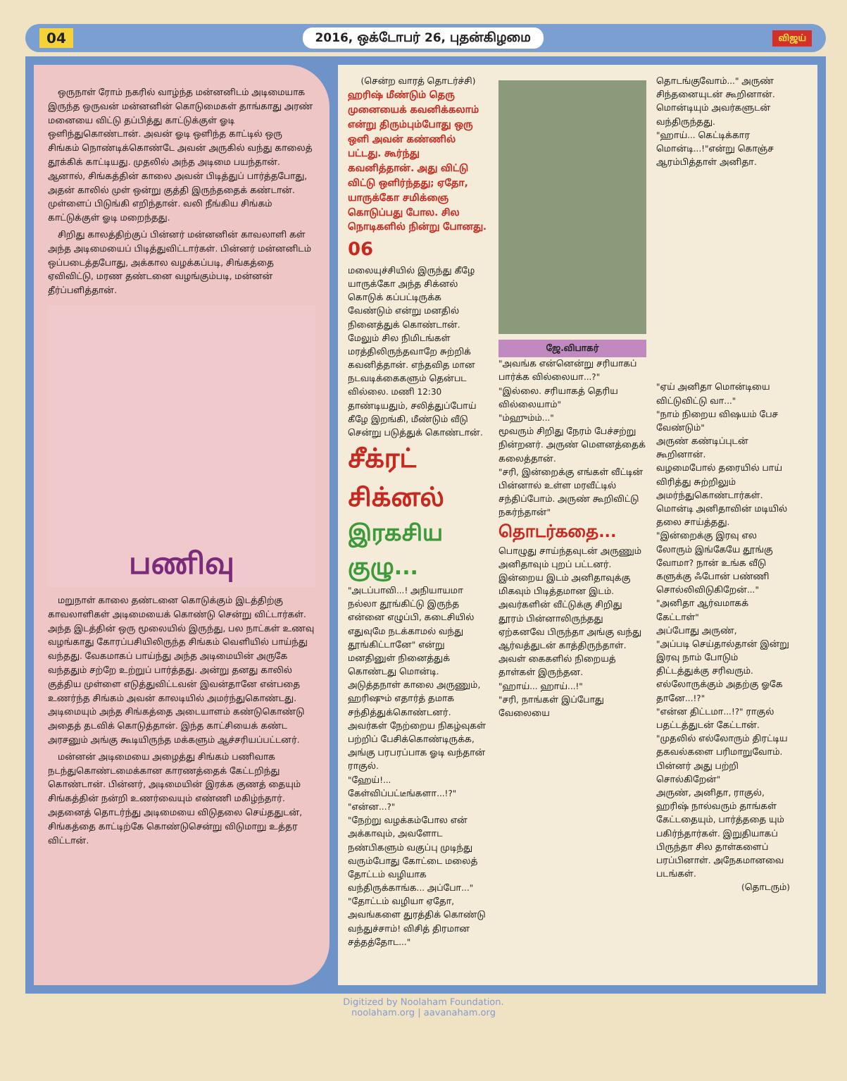04 2016, ஒக்டோபர் 26, புதன்கிழமை விஜய்
ஒருநாள் ரோம் நகரில் வாழ்ந்த மன்னனிடம் அடிமையாக இருந்த ஒருவன் மன்னனின் கொடுமைகள் தாங்காது அரண் மனையை விட்டு தப்பித்து காட்டுக்குள் ஓடி ஒளிந்துகொண்டான். அவன் ஓடி ஒளிந்த காட்டில் ஒரு சிங்கம் நொண்டிக்கொண்டே அவன் அருகில் வந்து காலைத் தூக்கிக் காட்டியது. முதலில் அந்த அடிமை பயந்தான். ஆனால், சிங்கத்தின் காலை அவன் பிடித்துப் பார்த்தபோது, அதன் காலில் முள் ஒன்று குத்தி இருந்ததைக் கண்டான். முள்ளைப் பிடுங்கி எறிந்தான். வலி நீங்கிய சிங்கம் காட்டுக்குள் ஓடி மறைந்தது.
சிறிது காலத்திற்குப் பின்னர் மன்னனின் காவலாளி கள் அந்த அடிமையைப் பிடித்துவிட்டார்கள். பின்னர் மன்னனிடம் ஒப்படைத்தபோது, அக்கால வழக்கப்படி, சிங்கத்தை ஏவிவிட்டு, மரண தண்டனை வழங்கும்படி, மன்னன் தீர்ப்பளித்தான்.
பணிவு
மறுநாள் காலை தண்டனை கொடுக்கும் இடத்திற்கு காவலாளிகள் அடிமையைக் கொண்டு சென்று விட்டார்கள். அந்த இடத்தின் ஒரு மூலையில் இருந்து, பல நாட்கள் உணவு வழங்காது கோரப்பசியிலிருந்த சிங்கம் வெளியில் பாய்ந்து வந்தது. வேகமாகப் பாய்ந்து அந்த அடிமையின் அருகே வந்ததும் சற்றே உற்றுப் பார்த்தது. அன்று தனது காலில் குத்திய முள்ளை எடுத்துவிட்டவன் இவன்தானே என்பதை உணர்ந்த சிங்கம் அவன் காலடியில் அமர்ந்துகொண்டது. அடிமையும் அந்த சிங்கத்தை அடையாளம் கண்டுகொண்டு அதைத் தடவிக் கொடுத்தான். இந்த காட்சியைக் கண்ட அரசனும் அங்கு கூடியிருந்த மக்களும் ஆச்சரியப்பட்டனர்.
மன்னன் அடிமையை அழைத்து சிங்கம் பணிவாக நடந்துகொண்டமைக்கான காரணத்தைக் கேட்டறிந்து கொண்டான். பின்னர், அடிமையின் இரக்க குணத் தையும் சிங்கத்தின் நன்றி உணர்வையும் எண்ணி மகிழ்ந்தார். அதனைத் தொடர்ந்து அடிமையை விடுதலை செய்ததுடன், சிங்கத்தை காட்டிற்கே கொண்டுசென்று விடுமாறு உத்தர விட்டான்.
(சென்ற வாரத் தொடர்ச்சி)
ஹரிஷ் மீண்டும் தெரு முனையைக் கவனிக்கலாம் என்று திரும்பும்போது ஒரு ஒளி அவன் கண்ணில் பட்டது. கூர்ந்து கவனித்தான். அது விட்டு விட்டு ஒளிர்ந்தது; ஏதோ, யாருக்கோ சமிக்ஞை கொடுப்பது போல. சில நொடிகளில் நின்று போனது.
06
மலையுச்சியில் இருந்து கீழே யாருக்கோ அந்த சிக்னல் கொடுக் கப்பட்டிருக்க வேண்டும் என்று மனதில் நினைத்துக் கொண்டான்.
மேலும் சில நிமிடங்கள் மரத்திலிருந்தவாறே சுற்றிக் கவனித்தான். எந்தவித மான நடவடிக்கைகளும் தென்பட வில்லை. மணி 12:30 தாண்டியதும், சலித்துப்போய் கீழே இறங்கி, மீண்டும் வீடு சென்று படுத்துக் கொண்டான்.
சீக்ரட் சிக்னல்
இரகசிய குழு...
"அடப்பாவி...! அநியாயமா நல்லா தூங்கிட்டு இருந்த என்னை எழுப்பி, கடைசியில் எதுவுமே நடக்காமல் வந்து தூங்கிட்டானே" என்று மனதினுள் நினைத்துக் கொண்டது மொன்டி. அடுத்தநாள் காலை அருணும், ஹரிஷும் எதார்த் தமாக சந்தித்துக்கொண்டனர். அவர்கள் நேற்றைய நிகழ்வுகள் பற்றிப் பேசிக்கொண்டிருக்க, அங்கு பரபரப்பாக ஓடி வந்தான் ராகுல்.
"ஹேய்!... கேள்விப்பட்டீங்களா...!?"
"என்ன...?"
"நேற்று வழக்கம்போல என் அக்காவும், அவளோட நண்பிகளும் வகுப்பு முடிந்து வரும்போது கோட்டை மலைத் தோட்டம் வழியாக வந்திருக்காங்க... அப்போ..."
"தோட்டம் வழியா ஏதோ, அவங்களை துரத்திக் கொண்டு வந்துச்சாம்! விசித் திரமான சத்தத்தோட..."
ஜே.விபாகர்
"அவங்க என்னென்று சரியாகப் பார்க்க வில்லையா...?"
"இல்லை. சரியாகத் தெரிய வில்லையாம்"
"ம்ஹும்ம்..."
மூவரும் சிறிது நேரம் பேச்சற்று நின்றனர். அருண் மௌனத்தைக் கலைத்தான்.
"சரி, இன்றைக்கு எங்கள் வீட்டின் பின்னால் உள்ள மரவீட்டில் சந்திப்போம். அருண் கூறிவிட்டு நகர்ந்தான்"
தொடர்கதை...
பொழுது சாய்ந்தவுடன் அருணும் அனிதாவும் புறப் பட்டனர். இன்றைய இடம் அனிதாவுக்கு மிகவும் பிடித்தமான இடம். அவர்களின் வீட்டுக்கு சிறிது தூரம் பின்னாலிருந்தது ஏற்கனவே பிருந்தா அங்கு வந்து ஆர்வத்துடன் காத்திருந்தாள். அவள் கைகளில் நிறையத் தாள்கள் இருந்தன.
"ஹாய்... ஹாய்...!"
"சரி, நாங்கள் இப்போது வேலையை
தொடங்குவோம்..." அருண் சிந்தனையுடன் கூறினான்.
மொன்டியும் அவர்களுடன் வந்திருந்தது.
"ஹாய்... கெட்டிக்கார மொன்டி...!"என்று கொஞ்ச ஆரம்பித்தாள் அனிதா.
"ஏய் அனிதா மொன்டியை விட்டுவிட்டு வா..."
"நாம் நிறைய விஷயம் பேச வேண்டும்"
அருண் கண்டிப்புடன் கூறினான்.
வழமைபோல் தரையில் பாய் விரித்து சுற்றிலும் அமர்ந்துகொண்டார்கள். மொன்டி அனிதாவின் மடியில் தலை சாய்த்தது.
"இன்றைக்கு இரவு எல லோரும் இங்கேயே தூங்கு வோமா? நான் உங்க வீடு களுக்கு ஃபோன் பண்ணி சொல்லிவிடுகிறேன்..."
"அனிதா ஆர்வமாகக் கேட்டாள்"
அப்போது அருண்,
"அப்படி செய்தால்தான் இன்று இரவு நாம் போடும் திட்டத்துக்கு சரிவரும். எல்லோருக்கும் அதற்கு ஓகே தானே...!?"
"என்ன திட்டமா...!?" ராகுல் பதட்டத்துடன் கேட்டான்.
"முதலில் எல்லோரும் திரட்டிய தகவல்களை பரிமாறுவோம். பின்னர் அது பற்றி சொல்கிறேன்"
அருண், அனிதா, ராகுல், ஹரிஷ் நால்வரும் தாங்கள் கேட்டதையும், பார்த்ததை யும் பகிர்ந்தார்கள். இறுதியாகப் பிருந்தா சில தாள்களைப் பரப்பினாள். அநேகமானவை படங்கள்.
(தொடரும்)
Digitized by Noolaham Foundation.
noolaham.org | aavanaham.org